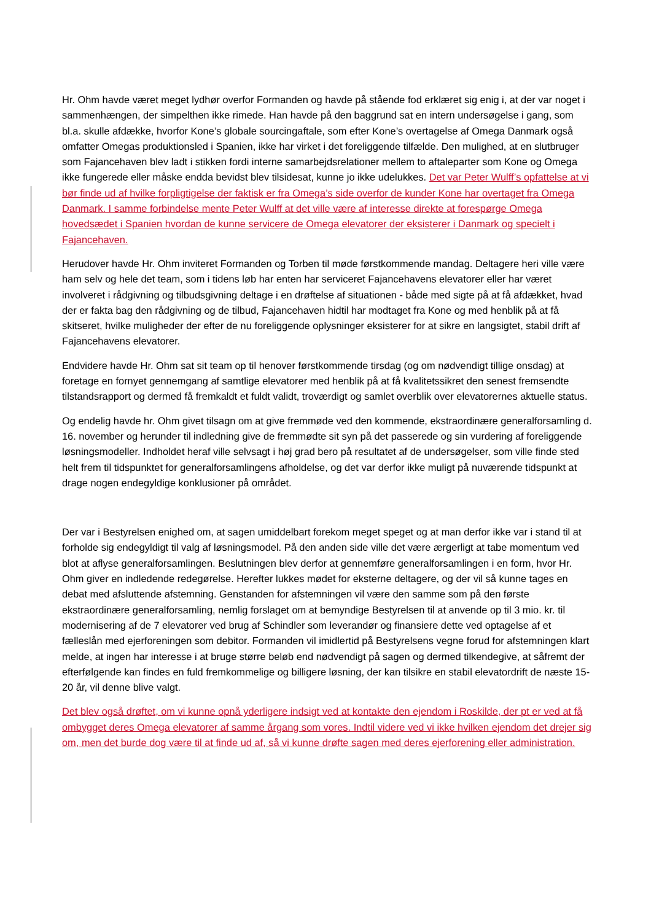Hr. Ohm havde været meget lydhør overfor Formanden og havde på stående fod erklæret sig enig i, at der var noget i sammenhængen, der simpelthen ikke rimede. Han havde på den baggrund sat en intern undersøgelse i gang, som bl.a. skulle afdække, hvorfor Kone’s globale sourcingaftale, som efter Kone’s overtagelse af Omega Danmark også omfatter Omegas produktionsled i Spanien, ikke har virket i det foreliggende tilfælde. Den mulighed, at en slutbruger som Fajancehaven blev ladt i stikken fordi interne samarbejdsrelationer mellem to aftaleparter som Kone og Omega ikke fungerede eller måske endda bevidst blev tilsidesat, kunne jo ikke udelukkes. Det var Peter Wulff’s opfattelse at vi bør finde ud af hvilke forpligtigelse der faktisk er fra Omega’s side overfor de kunder Kone har overtaget fra Omega Danmark. I samme forbindelse mente Peter Wulff at det ville være af interesse direkte at forespørge Omega hovedsædet i Spanien hvordan de kunne servicere de Omega elevatorer der eksisterer i Danmark og specielt i Fajancehaven.
Herudover havde Hr. Ohm inviteret Formanden og Torben til møde førstkommende mandag. Deltagere heri ville være ham selv og hele det team, som i tidens løb har enten har serviceret Fajancehavens elevatorer eller har været involveret i rådgivning og tilbudsgivning deltage i en drøftelse af situationen - både med sigte på at få afdækket, hvad der er fakta bag den rådgivning og de tilbud, Fajancehaven hidtil har modtaget fra Kone og med henblik på at få skitseret, hvilke muligheder der efter de nu foreliggende oplysninger eksisterer for at sikre en langsigtet, stabil drift af Fajancehavens elevatorer.
Endvidere havde Hr. Ohm sat sit team op til henover førstkommende tirsdag (og om nødvendigt tillige onsdag) at foretage en fornyet gennemgang af samtlige elevatorer med henblik på at få kvalitetssikret den senest fremsendte tilstandsrapport og dermed få fremkaldt et fuldt validt, troværdigt og samlet overblik over elevatorernes aktuelle status.
Og endelig havde hr. Ohm givet tilsagn om at give fremmøde ved den kommende, ekstraordinære generalforsamling d. 16. november og herunder til indledning give de fremmødte sit syn på det passerede og sin vurdering af foreliggende løsningsmodeller. Indholdet heraf ville selvsagt i høj grad bero på resultatet af de undersøgelser, som ville finde sted helt frem til tidspunktet for generalforsamlingens afholdelse, og det var derfor ikke muligt på nuværende tidspunkt at drage nogen endegyldige konklusioner på området.
Der var i Bestyrelsen enighed om, at sagen umiddelbart forekom meget speget og at man derfor ikke var i stand til at forholde sig endegyldigt til valg af løsningsmodel. På den anden side ville det være ærgerligt at tabe momentum ved blot at aflyse generalforsamlingen. Beslutningen blev derfor at gennemføre generalforsamlingen i en form, hvor Hr. Ohm giver en indledende redegørelse. Herefter lukkes mødet for eksterne deltagere, og der vil så kunne tages en debat med afsluttende afstemning. Genstanden for afstemningen vil være den samme som på den første ekstraordinære generalforsamling, nemlig forslaget om at bemyndige Bestyrelsen til at anvende op til 3 mio. kr. til modernisering af de 7 elevatorer ved brug af Schindler som leverandør og finansiere dette ved optagelse af et fælleslån med ejerforeningen som debitor. Formanden vil imidlertid på Bestyrelsens vegne forud for afstemningen klart melde, at ingen har interesse i at bruge større beløb end nødvendigt på sagen og dermed tilkendegive, at såfremt der efterfølgende kan findes en fuld fremkommelige og billigere løsning, der kan tilsikre en stabil elevatordrift de næste 15-20 år, vil denne blive valgt.
Det blev også drøftet, om vi kunne opnå yderligere indsigt ved at kontakte den ejendom i Roskilde, der pt er ved at få ombygget deres Omega elevatorer af samme årgang som vores. Indtil videre ved vi ikke hvilken ejendom det drejer sig om, men det burde dog være til at finde ud af, så vi kunne drøfte sagen med deres ejerforening eller administration.